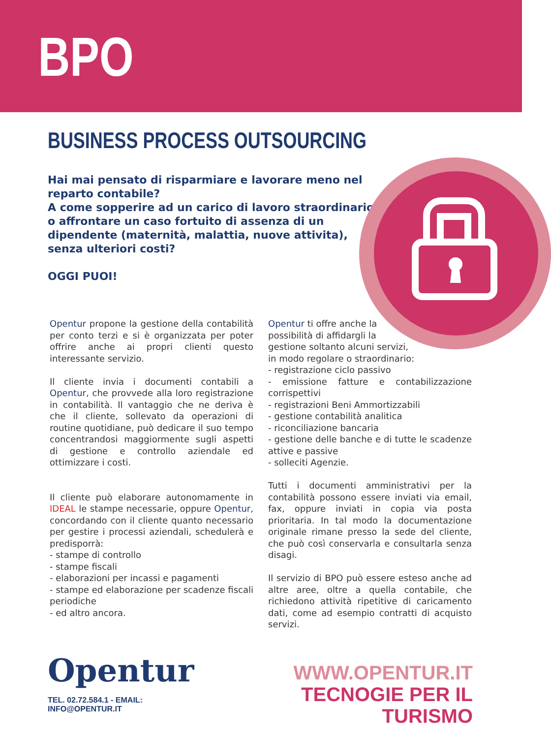BPO
BUSINESS PROCESS OUTSOURCING
Hai mai pensato di risparmiare e lavorare meno nel reparto contabile?
A come sopperire ad un carico di lavoro straordinario o affrontare un caso fortuito di assenza di un dipendente (maternità, malattia, nuove attivita), senza ulteriori costi?
OGGI PUOI!
Opentur propone la gestione della contabilità per conto terzi e si è organizzata per poter offrire anche ai propri clienti questo interessante servizio.
Il cliente invia i documenti contabili a Opentur, che provvede alla loro registrazione in contabilità. Il vantaggio che ne deriva è che il cliente, sollevato da operazioni di routine quotidiane, può dedicare il suo tempo concentrandosi maggiormente sugli aspetti di gestione e controllo aziendale ed ottimizzare i costi.
Il cliente può elaborare autonomamente in IDEAL le stampe necessarie, oppure Opentur, concordando con il cliente quanto necessario per gestire i processi aziendali, schedulerà e predisporrà:
- stampe di controllo
- stampe fiscali
- elaborazioni per incassi e pagamenti
- stampe ed elaborazione per scadenze fiscali periodiche
- ed altro ancora.
Opentur ti offre anche la
possibilità di affidargli la
gestione soltanto alcuni servizi,
in modo regolare o straordinario:
- registrazione ciclo passivo
- emissione fatture e contabilizzazione corrispettivi
- registrazioni Beni Ammortizzabili
- gestione contabilità analitica
- riconciliazione bancaria
- gestione delle banche e di tutte le scadenze attive e passive
- solleciti Agenzie.
Tutti i documenti amministrativi per la contabilità possono essere inviati via email, fax, oppure inviati in copia via posta prioritaria. In tal modo la documentazione originale rimane presso la sede del cliente, che può così conservarla e consultarla senza disagi.
Il servizio di BPO può essere esteso anche ad altre aree, oltre a quella contabile, che richiedono attività ripetitive di caricamento dati, come ad esempio contratti di acquisto servizi.
Opentur
TEL. 02.72.584.1 - EMAIL: INFO@OPENTUR.IT
WWW.OPENTUR.IT
TECNOGIE PER IL TURISMO